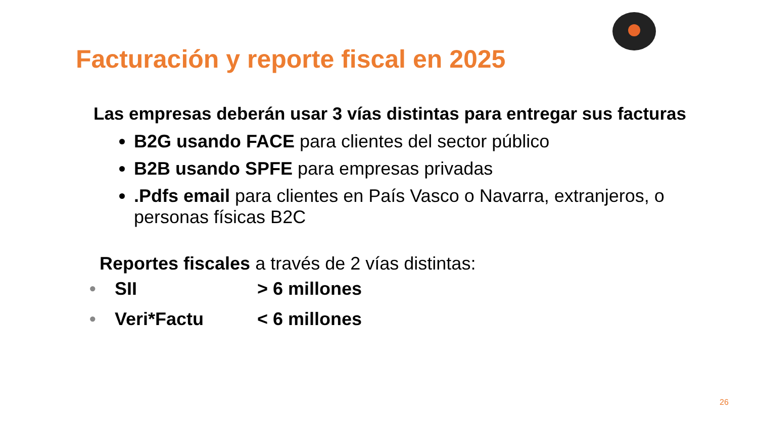Facturación y reporte fiscal en 2025
Las empresas deberán usar 3 vías distintas para entregar sus facturas
B2G usando FACE para clientes del sector público
B2B usando SPFE para empresas privadas
.Pdfs email para clientes en País Vasco o Navarra, extranjeros, o personas físicas B2C
Reportes fiscales a través de 2 vías distintas:
• SII > 6 millones
• Veri*Factu < 6 millones
26